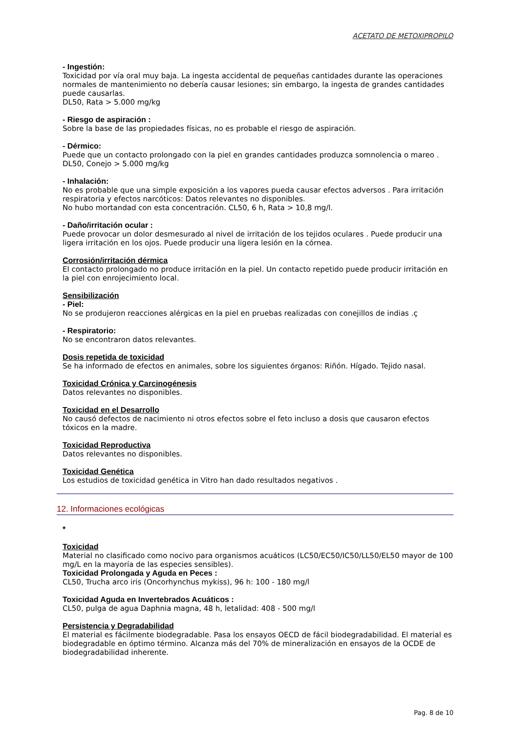ACETATO DE METOXIPROPILO
- Ingestión:
Toxicidad por vía oral muy baja. La ingesta accidental de pequeñas cantidades durante las operaciones normales de mantenimiento no debería causar lesiones; sin embargo, la ingesta de grandes cantidades puede causarlas.
DL50, Rata > 5.000 mg/kg
- Riesgo de aspiración :
Sobre la base de las propiedades físicas, no es probable el riesgo de aspiración.
- Dérmico:
Puede que un contacto prolongado con la piel en grandes cantidades produzca somnolencia o mareo .
DL50, Conejo > 5.000 mg/kg
- Inhalación:
No es probable que una simple exposición a los vapores pueda causar efectos adversos . Para irritación respiratoria y efectos narcóticos: Datos relevantes no disponibles.
No hubo mortandad con esta concentración. CL50, 6 h, Rata > 10,8 mg/l.
- Daño/irritación ocular :
Puede provocar un dolor desmesurado al nivel de irritación de los tejidos oculares . Puede producir una ligera irritación en los ojos. Puede producir una ligera lesión en la córnea.
Corrosión/irritación dérmica
El contacto prolongado no produce irritación en la piel. Un contacto repetido puede producir irritación en la piel con enrojecimiento local.
Sensibilización
- Piel:
No se produjeron reacciones alérgicas en la piel en pruebas realizadas con conejillos de indias .ç
- Respiratorio:
No se encontraron datos relevantes.
Dosis repetida de toxicidad
Se ha informado de efectos en animales, sobre los siguientes órganos: Riñón. Hígado. Tejido nasal.
Toxicidad Crónica y Carcinogénesis
Datos relevantes no disponibles.
Toxicidad en el Desarrollo
No causó defectos de nacimiento ni otros efectos sobre el feto incluso a dosis que causaron efectos tóxicos en la madre.
Toxicidad Reproductiva
Datos relevantes no disponibles.
Toxicidad Genética
Los estudios de toxicidad genética in Vitro han dado resultados negativos .
12. Informaciones ecológicas
*
Toxicidad
Material no clasificado como nocivo para organismos acuáticos (LC50/EC50/IC50/LL50/EL50 mayor de 100 mg/L en la mayoría de las especies sensibles).
Toxicidad Prolongada y Aguda en Peces :
CL50, Trucha arco iris (Oncorhynchus mykiss), 96 h: 100 - 180 mg/l
Toxicidad Aguda en Invertebrados Acuáticos :
CL50, pulga de agua Daphnia magna, 48 h, letalidad: 408 - 500 mg/l
Persistencia y Degradabilidad
El material es fácilmente biodegradable. Pasa los ensayos OECD de fácil biodegradabilidad. El material es biodegradable en óptimo término. Alcanza más del 70% de mineralización en ensayos de la OCDE de biodegradabilidad inherente.
Pag. 8 de 10